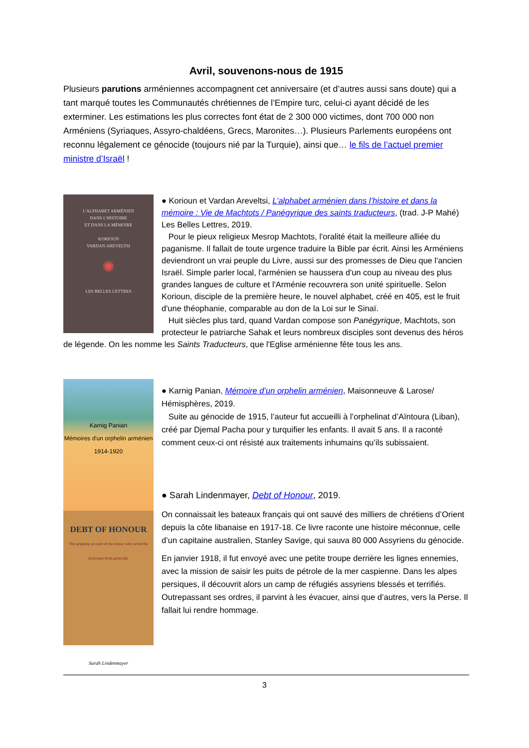Avril, souvenons-nous de 1915
Plusieurs parutions arméniennes accompagnent cet anniversaire (et d’autres aussi sans doute) qui a tant marqué toutes les Communautés chrétiennes de l’Empire turc, celui-ci ayant décidé de les exterminer. Les estimations les plus correctes font état de 2 300 000 victimes, dont 700 000 non Arméniens (Syriaques, Assyro-chaldéens, Grecs, Maronites…). Plusieurs Parlements européens ont reconnu légalement ce génocide (toujours nié par la Turquie), ainsi que… le fils de l’actuel premier ministre d’Israël !
L'ALPHABET ARMÉNIEN
DANS L'HISTOIRE
ET DANS LA MÉMOIRE
KORIOUN
VARDAN AREVELTSI
✺
LES BELLES LETTRES
● Korioun et Vardan Areveltsi, L’alphabet arménien dans l’histoire et dans la mémoire : Vie de Machtots / Panégyrique des saints traducteurs, (trad. J-P Mahé) Les Belles Lettres, 2019.
Pour le pieux religieux Mesrop Machtots, l'oralité était la meilleure alliée du paganisme. Il fallait de toute urgence traduire la Bible par écrit. Ainsi les Arméniens deviendront un vrai peuple du Livre, aussi sur des promesses de Dieu que l'ancien Israël. Simple parler local, l'arménien se haussera d'un coup au niveau des plus grandes langues de culture et l'Arménie recouvrera son unité spirituelle. Selon Korioun, disciple de la première heure, le nouvel alphabet, créé en 405, est le fruit d'une théophanie, comparable au don de la Loi sur le Sinaï.
Huit siècles plus tard, quand Vardan compose son Panégyrique, Machtots, son protecteur le patriarche Sahak et leurs nombreux disciples sont devenus des héros de légende. On les nomme les Saints Traducteurs, que l'Eglise arménienne fête tous les ans.
Karnig Panian
Mémoires d'un orphelin arménien
1914-1920
DEBT OF HONOUR
The gripping account of the Anzac who saved the Assyrians from genocide.
Sarah Lindenmayer
● Karnig Panian, Mémoire d’un orphelin arménien, Maisonneuve & Larose/ Hémisphères, 2019.
Suite au génocide de 1915, l’auteur fut accueilli à l’orphelinat d’Aïntoura (Liban), créé par Djemal Pacha pour y turquifier les enfants. Il avait 5 ans. Il a raconté comment ceux-ci ont résisté aux traitements inhumains qu’ils subissaient.
● Sarah Lindenmayer, Debt of Honour, 2019.
On connaissait les bateaux français qui ont sauvé des milliers de chrétiens d’Orient depuis la côte libanaise en 1917-18. Ce livre raconte une histoire méconnue, celle d’un capitaine australien, Stanley Savige, qui sauva 80 000 Assyriens du génocide.
En janvier 1918, il fut envoyé avec une petite troupe derrière les lignes ennemies, avec la mission de saisir les puits de pétrole de la mer caspienne. Dans les alpes persiques, il découvrit alors un camp de réfugiés assyriens blessés et terrifiés. Outrepassant ses ordres, il parvint à les évacuer, ainsi que d’autres, vers la Perse. Il fallait lui rendre hommage.
3